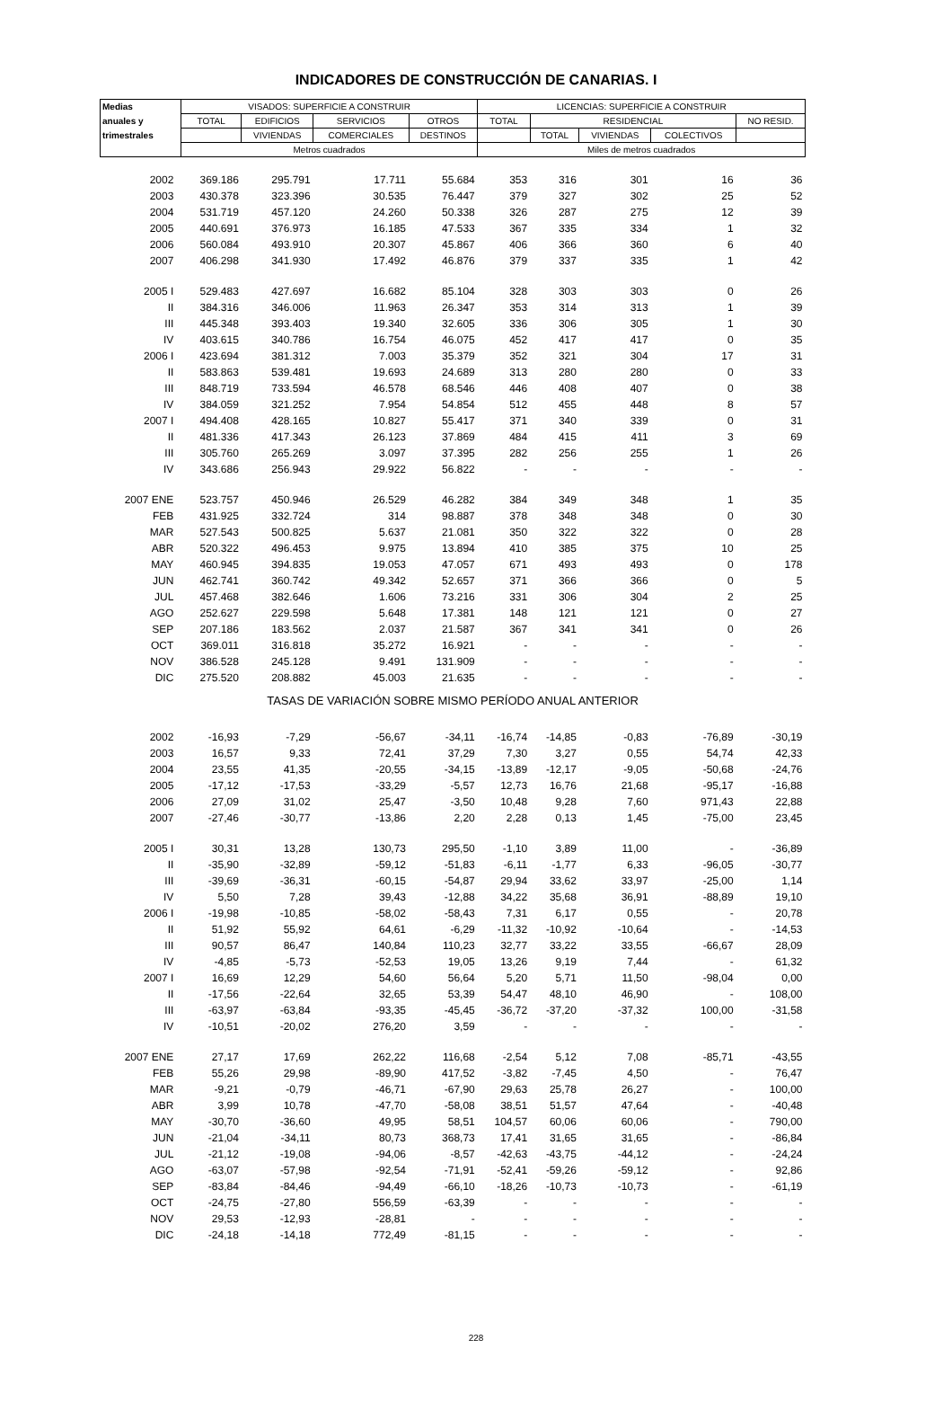INDICADORES DE CONSTRUCCIÓN DE CANARIAS. I
| Medias | VISADOS: SUPERFICIE A CONSTRUIR | | | | LICENCIAS: SUPERFICIE A CONSTRUIR | | | | |
| --- | --- | --- | --- | --- | --- | --- | --- | --- | --- |
| anuales y | TOTAL | EDIFICIOS | SERVICIOS | OTROS | TOTAL | RESIDENCIAL | | | NO RESID. |
| trimestrales | | VIVIENDAS | COMERCIALES | DESTINOS | | TOTAL | VIVIENDAS | COLECTIVOS | |
| | Metros cuadrados | | | | Miles de metros cuadrados | | | | |
| 2002 | 369.186 | 295.791 | 17.711 | 55.684 | 353 | 316 | 301 | 16 | 36 |
| 2003 | 430.378 | 323.396 | 30.535 | 76.447 | 379 | 327 | 302 | 25 | 52 |
| 2004 | 531.719 | 457.120 | 24.260 | 50.338 | 326 | 287 | 275 | 12 | 39 |
| 2005 | 440.691 | 376.973 | 16.185 | 47.533 | 367 | 335 | 334 | 1 | 32 |
| 2006 | 560.084 | 493.910 | 20.307 | 45.867 | 406 | 366 | 360 | 6 | 40 |
| 2007 | 406.298 | 341.930 | 17.492 | 46.876 | 379 | 337 | 335 | 1 | 42 |
| 2005 I | 529.483 | 427.697 | 16.682 | 85.104 | 328 | 303 | 303 | 0 | 26 |
| II | 384.316 | 346.006 | 11.963 | 26.347 | 353 | 314 | 313 | 1 | 39 |
| III | 445.348 | 393.403 | 19.340 | 32.605 | 336 | 306 | 305 | 1 | 30 |
| IV | 403.615 | 340.786 | 16.754 | 46.075 | 452 | 417 | 417 | 0 | 35 |
| 2006 I | 423.694 | 381.312 | 7.003 | 35.379 | 352 | 321 | 304 | 17 | 31 |
| II | 583.863 | 539.481 | 19.693 | 24.689 | 313 | 280 | 280 | 0 | 33 |
| III | 848.719 | 733.594 | 46.578 | 68.546 | 446 | 408 | 407 | 0 | 38 |
| IV | 384.059 | 321.252 | 7.954 | 54.854 | 512 | 455 | 448 | 8 | 57 |
| 2007 I | 494.408 | 428.165 | 10.827 | 55.417 | 371 | 340 | 339 | 0 | 31 |
| II | 481.336 | 417.343 | 26.123 | 37.869 | 484 | 415 | 411 | 3 | 69 |
| III | 305.760 | 265.269 | 3.097 | 37.395 | 282 | 256 | 255 | 1 | 26 |
| IV | 343.686 | 256.943 | 29.922 | 56.822 | - | - | - | - | - |
| 2007 ENE | 523.757 | 450.946 | 26.529 | 46.282 | 384 | 349 | 348 | 1 | 35 |
| FEB | 431.925 | 332.724 | 314 | 98.887 | 378 | 348 | 348 | 0 | 30 |
| MAR | 527.543 | 500.825 | 5.637 | 21.081 | 350 | 322 | 322 | 0 | 28 |
| ABR | 520.322 | 496.453 | 9.975 | 13.894 | 410 | 385 | 375 | 10 | 25 |
| MAY | 460.945 | 394.835 | 19.053 | 47.057 | 671 | 493 | 493 | 0 | 178 |
| JUN | 462.741 | 360.742 | 49.342 | 52.657 | 371 | 366 | 366 | 0 | 5 |
| JUL | 457.468 | 382.646 | 1.606 | 73.216 | 331 | 306 | 304 | 2 | 25 |
| AGO | 252.627 | 229.598 | 5.648 | 17.381 | 148 | 121 | 121 | 0 | 27 |
| SEP | 207.186 | 183.562 | 2.037 | 21.587 | 367 | 341 | 341 | 0 | 26 |
| OCT | 369.011 | 316.818 | 35.272 | 16.921 | - | - | - | - | - |
| NOV | 386.528 | 245.128 | 9.491 | 131.909 | - | - | - | - | - |
| DIC | 275.520 | 208.882 | 45.003 | 21.635 | - | - | - | - | - |
| TASAS DE VARIACIÓN SOBRE MISMO PERÍODO ANUAL ANTERIOR | | | | | | | | | |
| 2002 | -16,93 | -7,29 | -56,67 | -34,11 | -16,74 | -14,85 | -0,83 | -76,89 | -30,19 |
| 2003 | 16,57 | 9,33 | 72,41 | 37,29 | 7,30 | 3,27 | 0,55 | 54,74 | 42,33 |
| 2004 | 23,55 | 41,35 | -20,55 | -34,15 | -13,89 | -12,17 | -9,05 | -50,68 | -24,76 |
| 2005 | -17,12 | -17,53 | -33,29 | -5,57 | 12,73 | 16,76 | 21,68 | -95,17 | -16,88 |
| 2006 | 27,09 | 31,02 | 25,47 | -3,50 | 10,48 | 9,28 | 7,60 | 971,43 | 22,88 |
| 2007 | -27,46 | -30,77 | -13,86 | 2,20 | 2,28 | 0,13 | 1,45 | -75,00 | 23,45 |
| 2005 I | 30,31 | 13,28 | 130,73 | 295,50 | -1,10 | 3,89 | 11,00 | - | -36,89 |
| II | -35,90 | -32,89 | -59,12 | -51,83 | -6,11 | -1,77 | 6,33 | -96,05 | -30,77 |
| III | -39,69 | -36,31 | -60,15 | -54,87 | 29,94 | 33,62 | 33,97 | -25,00 | 1,14 |
| IV | 5,50 | 7,28 | 39,43 | -12,88 | 34,22 | 35,68 | 36,91 | -88,89 | 19,10 |
| 2006 I | -19,98 | -10,85 | -58,02 | -58,43 | 7,31 | 6,17 | 0,55 | - | 20,78 |
| II | 51,92 | 55,92 | 64,61 | -6,29 | -11,32 | -10,92 | -10,64 | - | -14,53 |
| III | 90,57 | 86,47 | 140,84 | 110,23 | 32,77 | 33,22 | 33,55 | -66,67 | 28,09 |
| IV | -4,85 | -5,73 | -52,53 | 19,05 | 13,26 | 9,19 | 7,44 | - | 61,32 |
| 2007 I | 16,69 | 12,29 | 54,60 | 56,64 | 5,20 | 5,71 | 11,50 | -98,04 | 0,00 |
| II | -17,56 | -22,64 | 32,65 | 53,39 | 54,47 | 48,10 | 46,90 | - | 108,00 |
| III | -63,97 | -63,84 | -93,35 | -45,45 | -36,72 | -37,20 | -37,32 | 100,00 | -31,58 |
| IV | -10,51 | -20,02 | 276,20 | 3,59 | - | - | - | - | - |
| 2007 ENE | 27,17 | 17,69 | 262,22 | 116,68 | -2,54 | 5,12 | 7,08 | -85,71 | -43,55 |
| FEB | 55,26 | 29,98 | -89,90 | 417,52 | -3,82 | -7,45 | 4,50 | - | 76,47 |
| MAR | -9,21 | -0,79 | -46,71 | -67,90 | 29,63 | 25,78 | 26,27 | - | 100,00 |
| ABR | 3,99 | 10,78 | -47,70 | -58,08 | 38,51 | 51,57 | 47,64 | - | -40,48 |
| MAY | -30,70 | -36,60 | 49,95 | 58,51 | 104,57 | 60,06 | 60,06 | - | 790,00 |
| JUN | -21,04 | -34,11 | 80,73 | 368,73 | 17,41 | 31,65 | 31,65 | - | -86,84 |
| JUL | -21,12 | -19,08 | -94,06 | -8,57 | -42,63 | -43,75 | -44,12 | - | -24,24 |
| AGO | -63,07 | -57,98 | -92,54 | -71,91 | -52,41 | -59,26 | -59,12 | - | 92,86 |
| SEP | -83,84 | -84,46 | -94,49 | -66,10 | -18,26 | -10,73 | -10,73 | - | -61,19 |
| OCT | -24,75 | -27,80 | 556,59 | -63,39 | - | - | - | - | - |
| NOV | 29,53 | -12,93 | -28,81 | - | - | - | - | - | - |
| DIC | -24,18 | -14,18 | 772,49 | -81,15 | - | - | - | - | - |
228